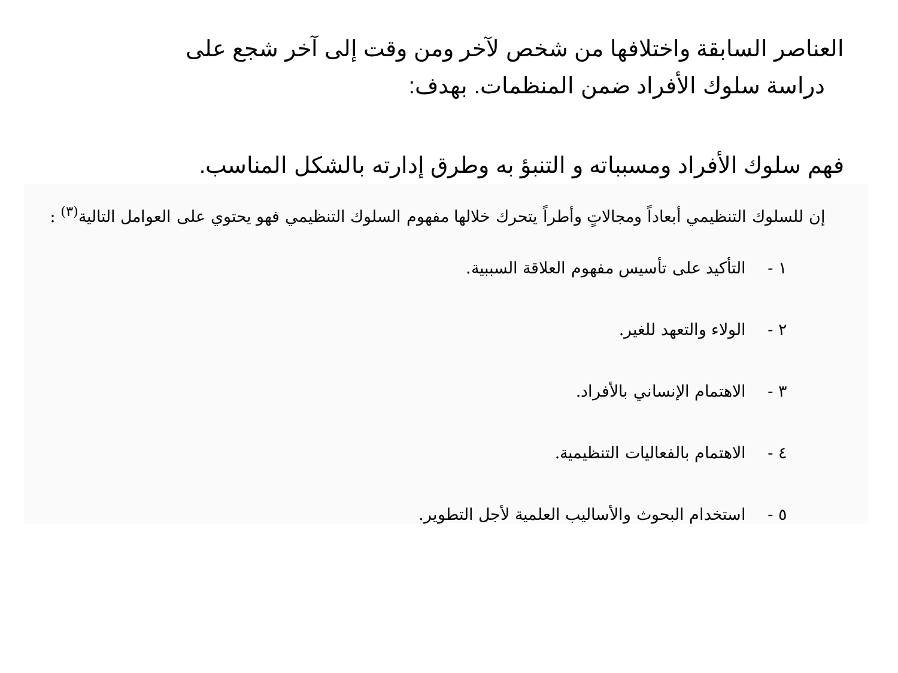العناصر السابقة واختلافها من شخص لآخر ومن وقت إلى آخر شجع على
دراسة سلوك الأفراد ضمن المنظمات. بهدف:
فهم سلوك الأفراد ومسبباته و التنبؤ به وطرق إدارته بالشكل المناسب.
إن للسلوك التنظيمي أبعاداً ومجالاتٍ وأطراً يتحرك خلالها مفهوم السلوك التنظيمي فهو يحتوي على العوامل التالية<sup>(٣)</sup> :
١ - التأكيد على تأسيس مفهوم العلاقة السببية.
٢ - الولاء والتعهد للغير.
٣ - الاهتمام الإنساني بالأفراد.
٤ - الاهتمام بالفعاليات التنظيمية.
٥ - استخدام البحوث والأساليب العلمية لأجل التطوير.